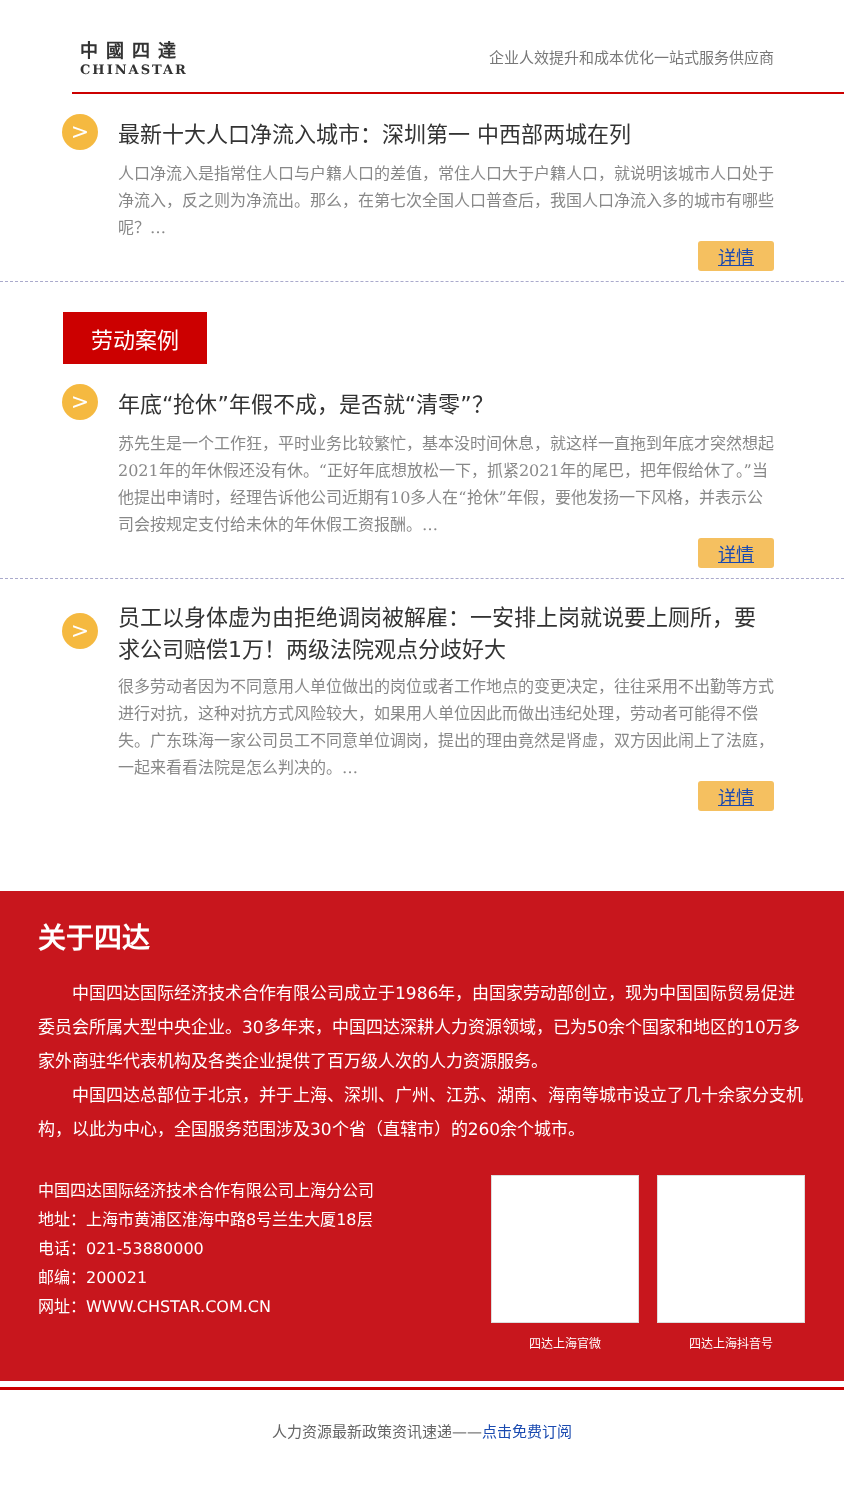中國四達
CHINASTAR
企业人效提升和成本优化一站式服务供应商
> 最新十大人口净流入城市：深圳第一 中西部两城在列
人口净流入是指常住人口与户籍人口的差值，常住人口大于户籍人口，就说明该城市人口处于净流入，反之则为净流出。那么，在第七次全国人口普查后，我国人口净流入多的城市有哪些呢？…
详情
劳动案例
> 年底“抢休”年假不成，是否就“清零”？
苏先生是一个工作狂，平时业务比较繁忙，基本没时间休息，就这样一直拖到年底才突然想起2021年的年休假还没有休。“正好年底想放松一下，抓紧2021年的尾巴，把年假给休了。”当他提出申请时，经理告诉他公司近期有10多人在“抢休”年假，要他发扬一下风格，并表示公司会按规定支付给未休的年休假工资报酬。…
详情
> 员工以身体虚为由拒绝调岗被解雇：一安排上岗就说要上厕所，要求公司赔偿1万！两级法院观点分歧好大
很多劳动者因为不同意用人单位做出的岗位或者工作地点的变更决定，往往采用不出勤等方式进行对抗，这种对抗方式风险较大，如果用人单位因此而做出违纪处理，劳动者可能得不偿失。广东珠海一家公司员工不同意单位调岗，提出的理由竟然是肾虚，双方因此闹上了法庭，一起来看看法院是怎么判决的。…
详情
关于四达
中国四达国际经济技术合作有限公司成立于1986年，由国家劳动部创立，现为中国国际贸易促进委员会所属大型中央企业。30多年来，中国四达深耕人力资源领域，已为50余个国家和地区的10万多家外商驻华代表机构及各类企业提供了百万级人次的人力资源服务。
中国四达总部位于北京，并于上海、深圳、广州、江苏、湖南、海南等城市设立了几十余家分支机构，以此为中心，全国服务范围涉及30个省（直辖市）的260余个城市。
中国四达国际经济技术合作有限公司上海分公司
地址：上海市黄浦区淮海中路8号兰生大厦18层
电话：021-53880000
邮编：200021
网址：WWW.CHSTAR.COM.CN
四达上海官微 四达上海抖音号
人力资源最新政策资讯速递——点击免费订阅